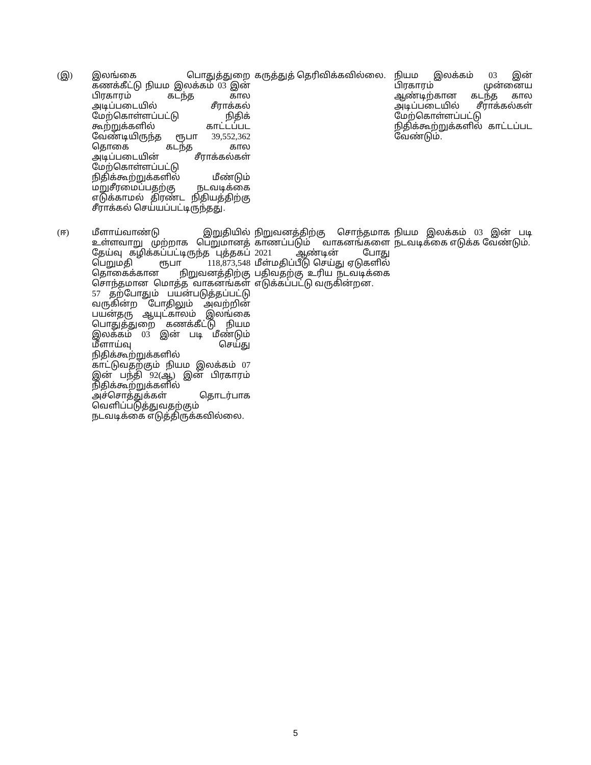| (இ) | இலங்கை பொதுத்துறை கணக்கீட்டு நியம இலக்கம் 03 இன் பிரகாரம் கடந்த கால அடிப்படையில் சீராக்கல் மேற்கொள்ளப்பட்டு நிதிக் கூற்றுக்களில் காட்டப்பட வேண்டியிருந்த ரூபா 39,552,362 தொகை கடந்த கால அடிப்படையின் சீராக்கல்கள் மேற்கொள்ளப்பட்டு நிதிக்கூற்றுக்களில் மீண்டும் மறுசீரமைப்பதற்கு நடவடிக்கை எடுக்காமல் திரண்ட நிதியத்திற்கு சீராக்கல் செய்யப்பட்டிருந்தது. | கருத்துத் தெரிவிக்கவில்லை. | நியம இலக்கம் 03 இன் பிரகாரம் முன்னைய ஆண்டிற்கான கடந்த கால அடிப்படையில் சீராக்கல்கள் மேற்கொள்ளப்பட்டு நிதிக்கூற்றுக்களில் காட்டப்பட வேண்டும். |
| (ஈ) | மீளாய்வாண்டு இறுதியில் உள்ளவாறு முற்றாக பெறுமானத் தேய்வு கழிக்கப்பட்டிருந்த புத்தகப் பெறுமதி ரூபா 118,873,548 தொகைக்கான நிறுவனத்திற்கு சொந்தமான மொத்த வாகனங்கள் 57 தற்போதும் பயன்படுத்தப்பட்டு வருகின்ற போதிலும் அவற்றின் பயன்தரு ஆயுட்காலம் இலங்கை பொதுத்துறை கணக்கீட்டு நியம இலக்கம் 03 இன் படி மீண்டும் மீளாய்வு செய்து நிதிக்கூற்றுக்களில் காட்டுவதற்கும் நியம இலக்கம் 07 இன் பந்தி 92(ஆ) இன் பிரகாரம் நிதிக்கூற்றுக்களில் அச்சொத்துக்கள் தொடர்பாக வெளிப்படுத்துவதற்கும் நடவடிக்கை எடுத்திருக்கவில்லை. | நிறுவனத்திற்கு சொந்தமாக காணப்படும் வாகனங்களை 2021 ஆண்டின் போது மீள்மதிப்பீடு செய்து ஏடுகளில் பதிவதற்கு உரிய நடவடிக்கை எடுக்கப்பட்டு வருகின்றன. | நியம இலக்கம் 03 இன் படி நடவடிக்கை எடுக்க வேண்டும். |
5